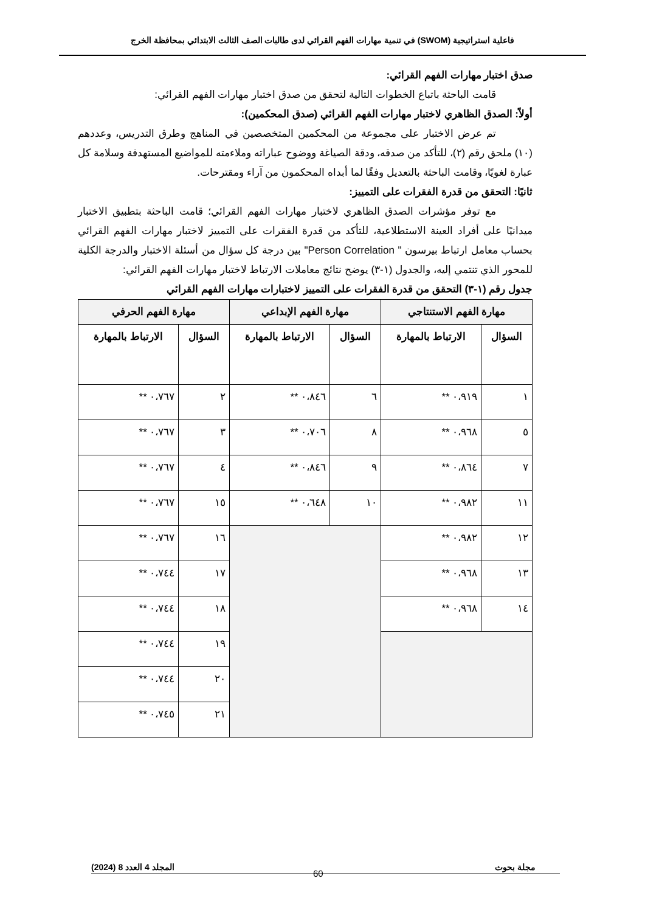فاعلية استراتيجية (SWOM) في تنمية مهارات الفهم القرائي لدى طالبات الصف الثالث الابتدائي بمحافظة الخرج
صدق اختبار مهارات الفهم القرائي:
قامت الباحثة باتباع الخطوات التالية لتحقق من صدق اختبار مهارات الفهم القرائي:
أولاً: الصدق الظاهري لاختبار مهارات الفهم القرائي (صدق المحكمين):
تم عرض الاختبار على مجموعة من المحكمين المتخصصين في المناهج وطرق التدريس، وعددهم (١٠) ملحق رقم (٢)، للتأكد من صدقه، ودقة الصياغة ووضوح عباراته وملاءمته للمواضيع المستهدفة وسلامة كل عبارة لغويًا، وقامت الباحثة بالتعديل وفقًا لما أبداه المحكمون من آراء ومقترحات.
ثانيًا: التحقق من قدرة الفقرات على التمييز:
مع توفر مؤشرات الصدق الظاهري لاختبار مهارات الفهم القرائي؛ قامت الباحثة بتطبيق الاختبار ميدانيًا على أفراد العينة الاستطلاعية، للتأكد من قدرة الفقرات على التمييز لاختبار مهارات الفهم القرائي بحساب معامل ارتباط بيرسون " Person Correlation" بين درجة كل سؤال من أسئلة الاختبار والدرجة الكلية للمحور الذي تنتمي إليه، والجدول (١-٣) يوضح نتائج معاملات الارتباط لاختبار مهارات الفهم القرائي:
جدول رقم (١-٣) التحقق من قدرة الفقرات على التمييز لاختبارات مهارات الفهم القرائي
| مهارة الفهم الاستنتاجي | | مهارة الفهم الإبداعي | | مهارة الفهم الحرفي | |
| --- | --- | --- | --- | --- | --- |
| السؤال | الارتباط بالمهارة | السؤال | الارتباط بالمهارة | السؤال | الارتباط بالمهارة |
| ١ | ٠،٩١٩ ** | ٦ | ٠،٨٤٦ ** | ٢ | ٠،٧٦٧ ** |
| ٥ | ٠،٩٦٨ ** | ٨ | ٠،٧٠٦ ** | ٣ | ٠،٧٦٧ ** |
| ٧ | ٠،٨٦٤ ** | ٩ | ٠،٨٤٦ ** | ٤ | ٠،٧٦٧ ** |
| ١١ | ٠،٩٨٢ ** | ١٠ | ٠،٦٤٨ ** | ١٥ | ٠،٧٦٧ ** |
| ١٢ | ٠،٩٨٢ ** | | | ١٦ | ٠،٧٦٧ ** |
| ١٣ | ٠،٩٦٨ ** | | | ١٧ | ٠،٧٤٤ ** |
| ١٤ | ٠،٩٦٨ ** | | | ١٨ | ٠،٧٤٤ ** |
| | | | | ١٩ | ٠،٧٤٤ ** |
| | | | | ٢٠ | ٠،٧٤٤ ** |
| | | | | ٢١ | ٠،٧٤٥ ** |
مجلة بحوث المجلد 4 العدد 8 (2024)
60